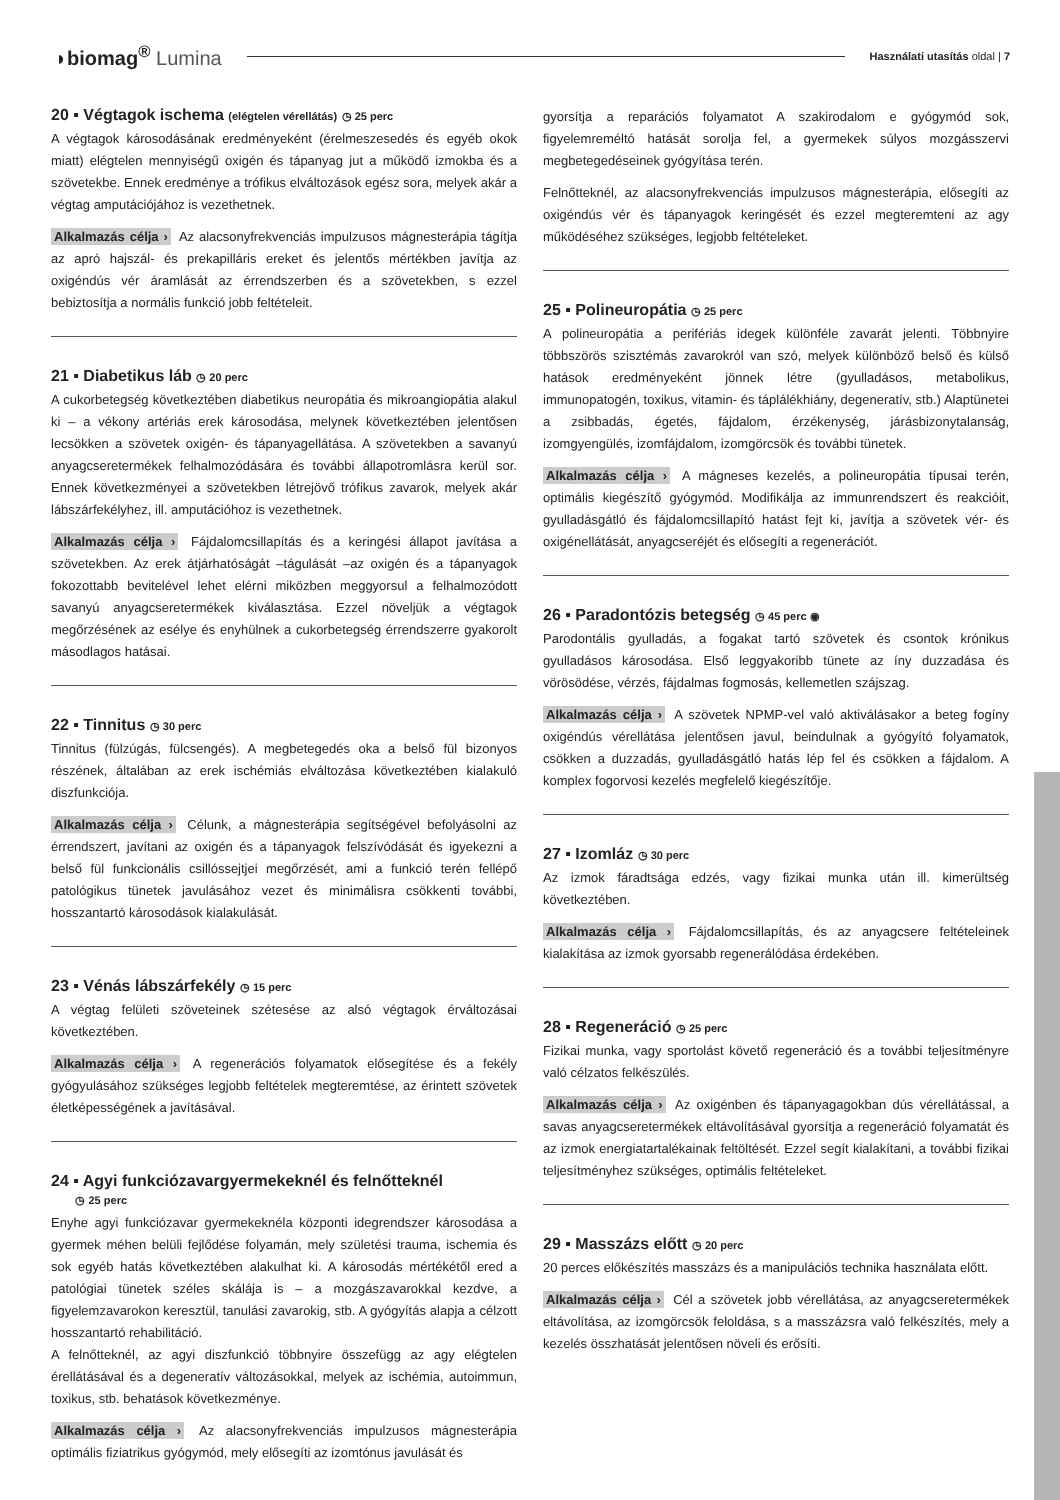◗biomag<sup>®</sup> Lumina
Használati utasítás oldal | 7
20 ▪ Végtagok ischema (elégtelen vérellátás) ◷ 25 perc
A végtagok károsodásának eredményeként (érelmeszesedés és egyéb okok miatt) elégtelen mennyiségű oxigén és tápanyag jut a működő izmokba és a szövetekbe. Ennek eredménye a trófikus elváltozások egész sora, melyek akár a végtag amputációjához is vezethetnek.
Alkalmazás célja › Az alacsonyfrekvenciás impulzusos mágnesterápia tágítja az apró hajszál- és prekapilláris ereket és jelentős mértékben javítja az oxigéndús vér áramlását az érrendszerben és a szövetekben, s ezzel bebiztosítja a normális funkció jobb feltételeit.
21 ▪ Diabetikus láb ◷ 20 perc
A cukorbetegség következtében diabetikus neuropátia és mikroangiopátia alakul ki – a vékony artériás erek károsodása, melynek következtében jelentősen lecsökken a szövetek oxigén- és tápanyagellátása. A szövetekben a savanyú anyagcseretermékek felhalmozódására és további állapotromlásra kerül sor. Ennek következményei a szövetekben létrejövő trófikus zavarok, melyek akár lábszárfekélyhez, ill. amputációhoz is vezethetnek.
Alkalmazás célja › Fájdalomcsillapítás és a keringési állapot javítása a szövetekben. Az erek átjárhatóságát –tágulását –az oxigén és a tápanyagok fokozottabb bevitelével lehet elérni miközben meggyorsul a felhalmozódott savanyú anyagcseretermékek kiválasztása. Ezzel növeljük a végtagok megőrzésének az esélye és enyhülnek a cukorbetegség érrendszerre gyakorolt másodlagos hatásai.
22 ▪ Tinnitus ◷ 30 perc
Tinnitus (fülzúgás, fülcsengés). A megbetegedés oka a belső fül bizonyos részének, általában az erek ischémiás elváltozása következtében kialakuló diszfunkciója.
Alkalmazás célja › Célunk, a mágnesterápia segítségével befolyásolni az érrendszert, javítani az oxigén és a tápanyagok felszívódását és igyekezni a belső fül funkcionális csillóssejtjei megőrzését, ami a funkció terén fellépő patológikus tünetek javulásához vezet és minimálisra csökkenti további, hosszantartó károsodások kialakulását.
23 ▪ Vénás lábszárfekély ◷ 15 perc
A végtag felületi szöveteinek szétesése az alsó végtagok érváltozásai következtében.
Alkalmazás célja › A regenerációs folyamatok elősegítése és a fekély gyógyulásához szükséges legjobb feltételek megteremtése, az érintett szövetek életképességének a javításával.
24 ▪ Agyi funkciózavargyermekeknél és felnőtteknél
◷ 25 perc
Enyhe agyi funkciózavar gyermekeknéla központi idegrendszer károsodása a gyermek méhen belüli fejlődése folyamán, mely születési trauma, ischemia és sok egyéb hatás következtében alakulhat ki. A károsodás mértékétől ered a patológiai tünetek széles skálája is – a mozgászavarokkal kezdve, a figyelemzavarokon keresztül, tanulási zavarokig, stb. A gyógyítás alapja a célzott hosszantartó rehabilitáció.
A felnőtteknél, az agyi diszfunkció többnyire összefügg az agy elégtelen érellátásával és a degeneratív változásokkal, melyek az ischémia, autoimmun, toxikus, stb. behatások következménye.
Alkalmazás célja › Az alacsonyfrekvenciás impulzusos mágnesterápia optimális fiziatrikus gyógymód, mely elősegíti az izomtónus javulását és
gyorsítja a reparációs folyamatot A szakirodalom e gyógymód sok, figyelemreméltó hatását sorolja fel, a gyermekek súlyos mozgásszervi megbetegedéseinek gyógyítása terén.
Felnőtteknél, az alacsonyfrekvenciás impulzusos mágnesterápia, elősegíti az oxigéndús vér és tápanyagok keringését és ezzel megteremteni az agy működéséhez szükséges, legjobb feltételeket.
25 ▪ Polineuropátia ◷ 25 perc
A polineuropátia a perifériás idegek különféle zavarát jelenti. Többnyire többszörös szisztémás zavarokról van szó, melyek különböző belső és külső hatások eredményeként jönnek létre (gyulladásos, metabolikus, immunopatogén, toxikus, vitamin- és táplálékhiány, degeneratív, stb.) Alaptünetei a zsibbadás, égetés, fájdalom, érzékenység, járásbizonytalanság, izomgyengülés, izomfájdalom, izomgörcsök és további tünetek.
Alkalmazás célja › A mágneses kezelés, a polineuropátia típusai terén, optimális kiegészítő gyógymód. Modifikálja az immunrendszert és reakcióit, gyulladásgátló és fájdalomcsillapító hatást fejt ki, javítja a szövetek vér- és oxigénellátását, anyagcseréjét és elősegíti a regenerációt.
26 ▪ Paradontózis betegség ◷ 45 perc ◉
Parodontális gyulladás, a fogakat tartó szövetek és csontok krónikus gyulladásos károsodása. Első leggyakoribb tünete az íny duzzadása és vörösödése, vérzés, fájdalmas fogmosás, kellemetlen szájszag.
Alkalmazás célja › A szövetek NPMP-vel való aktiválásakor a beteg fogíny oxigéndús vérellátása jelentősen javul, beindulnak a gyógyító folyamatok, csökken a duzzadás, gyulladásgátló hatás lép fel és csökken a fájdalom. A komplex fogorvosi kezelés megfelelő kiegészítője.
27 ▪ Izomláz ◷ 30 perc
Az izmok fáradtsága edzés, vagy fizikai munka után ill. kimerültség következtében.
Alkalmazás célja › Fájdalomcsillapítás, és az anyagcsere feltételeinek kialakítása az izmok gyorsabb regenerálódása érdekében.
28 ▪ Regeneráció ◷ 25 perc
Fizikai munka, vagy sportolást követő regeneráció és a további teljesítményre való célzatos felkészülés.
Alkalmazás célja › Az oxigénben és tápanyagagokban dús vérellátással, a savas anyagcseretermékek eltávolításával gyorsítja a regeneráció folyamatát és az izmok energiatartalékainak feltöltését. Ezzel segít kialakítani, a további fizikai teljesítményhez szükséges, optimális feltételeket.
29 ▪ Masszázs előtt ◷ 20 perc
20 perces előkészítés masszázs és a manipulációs technika használata előtt.
Alkalmazás célja › Cél a szövetek jobb vérellátása, az anyagcseretermékek eltávolítása, az izomgörcsök feloldása, s a masszázsra való felkészítés, mely a kezelés összhatását jelentősen növeli és erősíti.